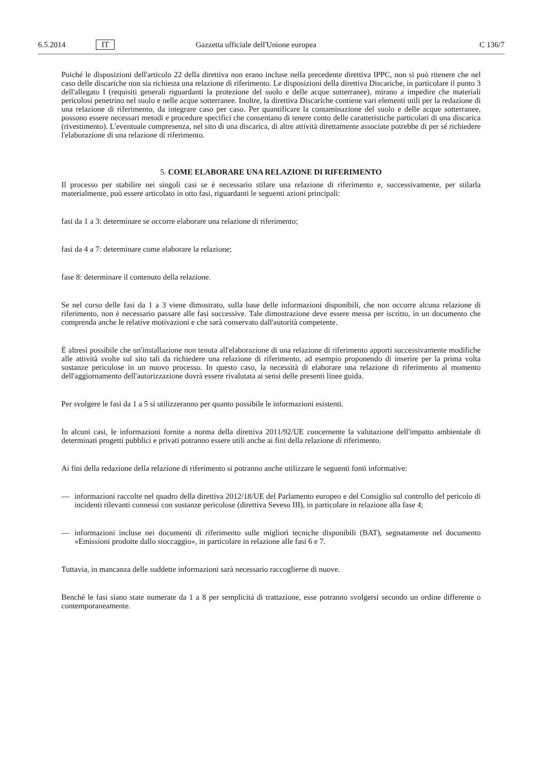6.5.2014 IT Gazzetta ufficiale dell'Unione europea C 136/7
Poiché le disposizioni dell'articolo 22 della direttiva non erano incluse nella precedente direttiva IPPC, non si può ritenere che nel caso delle discariche non sia richiesta una relazione di riferimento. Le disposizioni della direttiva Discariche, in particolare il punto 3 dell'allegato I (requisiti generali riguardanti la protezione del suolo e delle acque sotterranee), mirano a impedire che materiali pericolosi penetrino nel suolo e nelle acque sotterranee. Inoltre, la direttiva Discariche contiene vari elementi utili per la redazione di una relazione di riferimento, da integrare caso per caso. Per quantificare la contaminazione del suolo e delle acque sotterranee, possono essere necessari metodi e procedure specifici che consentano di tenere conto delle caratteristiche particolari di una discarica (rivestimento). L'eventuale compresenza, nel sito di una discarica, di altre attività direttamente associate potrebbe di per sé richiedere l'elaborazione di una relazione di riferimento.
5. COME ELABORARE UNA RELAZIONE DI RIFERIMENTO
Il processo per stabilire nei singoli casi se è necessario stilare una relazione di riferimento e, successivamente, per stilarla materialmente, può essere articolato in otto fasi, riguardanti le seguenti azioni principali:
fasi da 1 a 3: determinare se occorre elaborare una relazione di riferimento;
fasi da 4 a 7: determinare come elaborare la relazione;
fase 8: determinare il contenuto della relazione.
Se nel corso delle fasi da 1 a 3 viene dimostrato, sulla base delle informazioni disponibili, che non occorre alcuna relazione di riferimento, non è necessario passare alle fasi successive. Tale dimostrazione deve essere messa per iscritto, in un documento che comprenda anche le relative motivazioni e che sarà conservato dall'autorità competente.
È altresì possibile che un'installazione non tenuta all'elaborazione di una relazione di riferimento apporti successivamente modifiche alle attività svolte sul sito tali da richiedere una relazione di riferimento, ad esempio proponendo di inserire per la prima volta sostanze pericolose in un nuovo processo. In questo caso, la necessità di elaborare una relazione di riferimento al momento dell'aggiornamento dell'autorizzazione dovrà essere rivalutata ai sensi delle presenti linee guida.
Per svolgere le fasi da 1 a 5 si utilizzeranno per quanto possibile le informazioni esistenti.
In alcuni casi, le informazioni fornite a norma della direttiva 2011/92/UE concernente la valutazione dell'impatto ambientale di determinati progetti pubblici e privati potranno essere utili anche ai fini della relazione di riferimento.
Ai fini della redazione della relazione di riferimento si potranno anche utilizzare le seguenti fonti informative:
— informazioni raccolte nel quadro della direttiva 2012/18/UE del Parlamento europeo e del Consiglio sul controllo del pericolo di incidenti rilevanti connessi con sostanze pericolose (direttiva Seveso III), in particolare in relazione alla fase 4;
— informazioni incluse nei documenti di riferimento sulle migliori tecniche disponibili (BAT), segnatamente nel documento «Emissioni prodotte dallo stoccaggio», in particolare in relazione alle fasi 6 e 7.
Tuttavia, in mancanza delle suddette informazioni sarà necessario raccoglierne di nuove.
Benché le fasi siano state numerate da 1 a 8 per semplicità di trattazione, esse potranno svolgersi secondo un ordine differente o contemporaneamente.